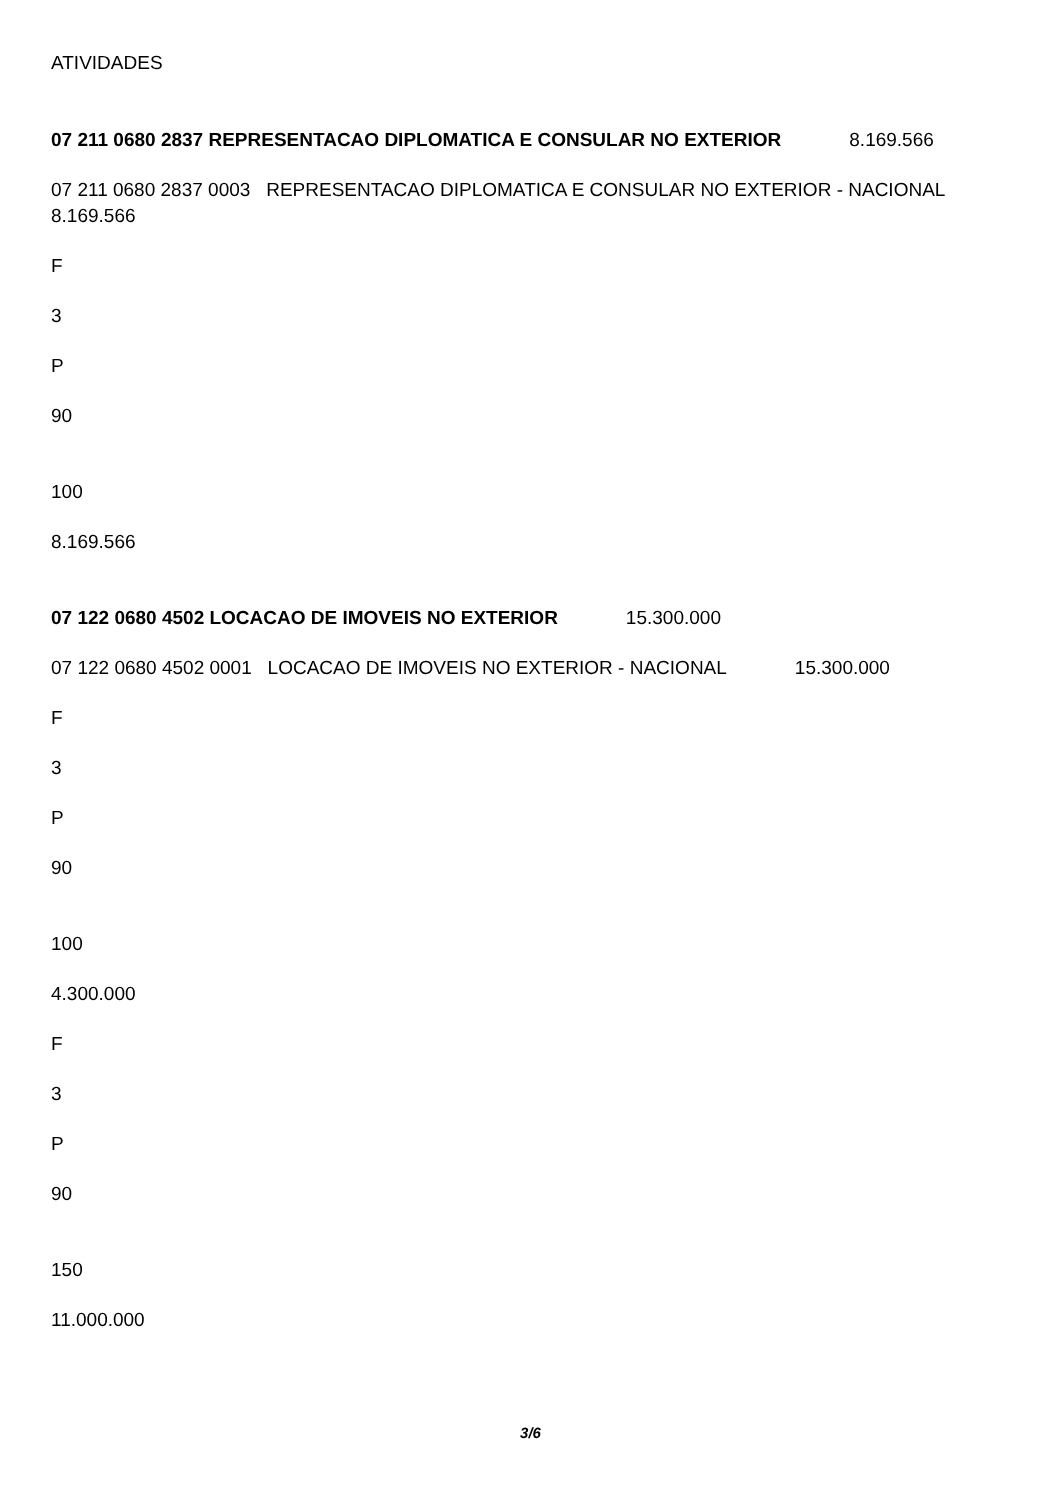ATIVIDADES
07 211 0680 2837 REPRESENTACAO DIPLOMATICA E CONSULAR NO EXTERIOR 8.169.566
07 211 0680 2837 0003 REPRESENTACAO DIPLOMATICA E CONSULAR NO EXTERIOR - NACIONAL 8.169.566
F
3
P
90
100
8.169.566
07 122 0680 4502 LOCACAO DE IMOVEIS NO EXTERIOR 15.300.000
07 122 0680 4502 0001 LOCACAO DE IMOVEIS NO EXTERIOR - NACIONAL 15.300.000
F
3
P
90
100
4.300.000
F
3
P
90
150
11.000.000
3/6